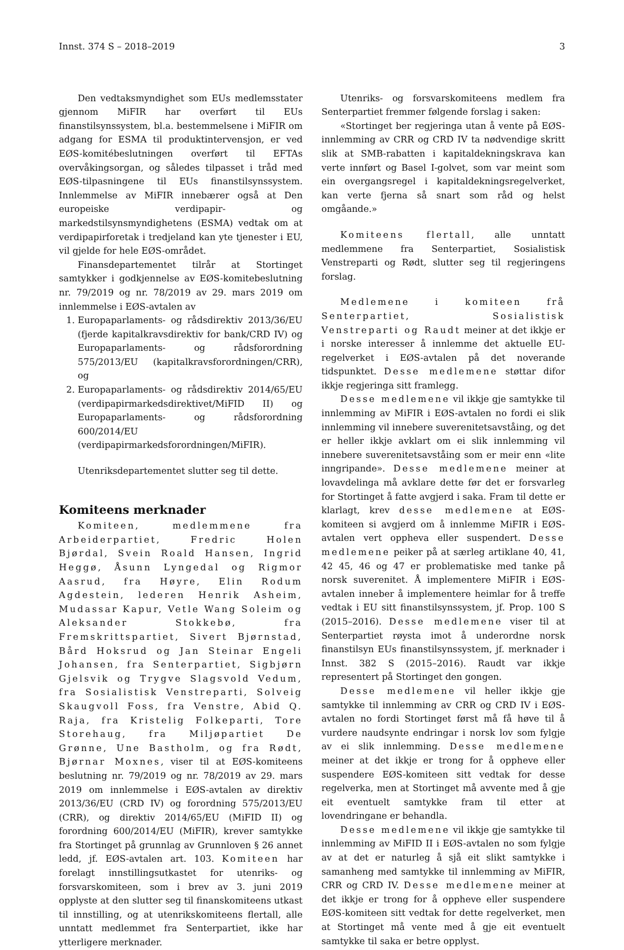Innst. 374 S – 2018–2019 3
Den vedtaksmyndighet som EUs medlemsstater gjennom MiFIR har overført til EUs finanstilsynssystem, bl.a. bestemmelsene i MiFIR om adgang for ESMA til produktintervensjon, er ved EØS-komitébeslutningen overført til EFTAs overvåkingsorgan, og således tilpasset i tråd med EØS-tilpasningene til EUs finanstilsynssystem. Innlemmelse av MiFIR innebærer også at Den europeiske verdipapir- og markedstilsynsmyndighetens (ESMA) vedtak om at verdipapirforetak i tredjeland kan yte tjenester i EU, vil gjelde for hele EØS-området.
Finansdepartementet tilrår at Stortinget samtykker i godkjennelse av EØS-komitebeslutning nr. 79/2019 og nr. 78/2019 av 29. mars 2019 om innlemmelse i EØS-avtalen av
1. Europaparlaments- og rådsdirektiv 2013/36/EU (fjerde kapitalkravsdirektiv for bank/CRD IV) og Europaparlaments- og rådsforordning 575/2013/EU (kapitalkravsforordningen/CRR), og
2. Europaparlaments- og rådsdirektiv 2014/65/EU (verdipapirmarkedsdirektivet/MiFID II) og Europaparlaments- og rådsforordning 600/2014/EU (verdipapirmarkedsforordningen/MiFIR).
Utenriksdepartementet slutter seg til dette.
Komiteens merknader
Komiteen, medlemmene fra Arbeiderpartiet, Fredric Holen Bjørdal, Svein Roald Hansen, Ingrid Heggø, Åsunn Lyngedal og Rigmor Aasrud, fra Høyre, Elin Rodum Agdestein, lederen Henrik Asheim, Mudassar Kapur, Vetle Wang Soleim og Aleksander Stokkebø, fra Fremskrittspartiet, Sivert Bjørnstad, Bård Hoksrud og Jan Steinar Engeli Johansen, fra Senterpartiet, Sigbjørn Gjelsvik og Trygve Slagsvold Vedum, fra Sosialistisk Venstreparti, Solveig Skaugvoll Foss, fra Venstre, Abid Q. Raja, fra Kristelig Folkeparti, Tore Storehaug, fra Miljøpartiet De Grønne, Une Bastholm, og fra Rødt, Bjørnar Moxnes, viser til at EØS-komiteens beslutning nr. 79/2019 og nr. 78/2019 av 29. mars 2019 om innlemmelse i EØS-avtalen av direktiv 2013/36/EU (CRD IV) og forordning 575/2013/EU (CRR), og direktiv 2014/65/EU (MiFID II) og forordning 600/2014/EU (MiFIR), krever samtykke fra Stortinget på grunnlag av Grunnloven § 26 annet ledd, jf. EØS-avtalen art. 103. Komiteen har forelagt innstillingsutkastet for utenriks- og forsvarskomiteen, som i brev av 3. juni 2019 opplyste at den slutter seg til finanskomiteens utkast til innstilling, og at utenrikskomiteens flertall, alle unntatt medlemmet fra Senterpartiet, ikke har ytterligere merknader.
Utenriks- og forsvarskomiteens medlem fra Senterpartiet fremmer følgende forslag i saken:
«Stortinget ber regjeringa utan å vente på EØS-innlemming av CRR og CRD IV ta nødvendige skritt slik at SMB-rabatten i kapitaldekningskrava kan verte innført og Basel I-golvet, som var meint som ein overgangsregel i kapitaldekningsregelverket, kan verte fjerna så snart som råd og helst omgåande.»
Komiteens flertall, alle unntatt medlemmene fra Senterpartiet, Sosialistisk Venstreparti og Rødt, slutter seg til regjeringens forslag.
Medlemene i komiteen frå Senterpartiet, Sosialistisk Venstreparti og Raudt meiner at det ikkje er i norske interesser å innlemme det aktuelle EU-regelverket i EØS-avtalen på det noverande tidspunktet. Desse medlemene støttar difor ikkje regjeringa sitt framlegg.
Desse medlemene vil ikkje gje samtykke til innlemming av MiFIR i EØS-avtalen no fordi ei slik innlemming vil innebere suverenitetsavståing, og det er heller ikkje avklart om ei slik innlemming vil innebere suverenitetsavståing som er meir enn «lite inngripande». Desse medlemene meiner at lovavdelinga må avklare dette før det er forsvarleg for Stortinget å fatte avgjerd i saka. Fram til dette er klarlagt, krev desse medlemene at EØS-komiteen si avgjerd om å innlemme MiFIR i EØS-avtalen vert oppheva eller suspendert. Desse medlemene peiker på at særleg artiklane 40, 41, 42 45, 46 og 47 er problematiske med tanke på norsk suverenitet. Å implementere MiFIR i EØS-avtalen inneber å implementere heimlar for å treffe vedtak i EU sitt finanstilsynssystem, jf. Prop. 100 S (2015–2016). Desse medlemene viser til at Senterpartiet røysta imot å underordne norsk finanstilsyn EUs finanstilsynssystem, jf. merknader i Innst. 382 S (2015–2016). Raudt var ikkje representert på Stortinget den gongen.
Desse medlemene vil heller ikkje gje samtykke til innlemming av CRR og CRD IV i EØS-avtalen no fordi Stortinget først må få høve til å vurdere naudsynte endringar i norsk lov som fylgje av ei slik innlemming. Desse medlemene meiner at det ikkje er trong for å oppheve eller suspendere EØS-komiteen sitt vedtak for desse regelverka, men at Stortinget må avvente med å gje eit eventuelt samtykke fram til etter at lovendringane er behandla.
Desse medlemene vil ikkje gje samtykke til innlemming av MiFID II i EØS-avtalen no som fylgje av at det er naturleg å sjå eit slikt samtykke i samanheng med samtykke til innlemming av MiFIR, CRR og CRD IV. Desse medlemene meiner at det ikkje er trong for å oppheve eller suspendere EØS-komiteen sitt vedtak for dette regelverket, men at Stortinget må vente med å gje eit eventuelt samtykke til saka er betre opplyst.